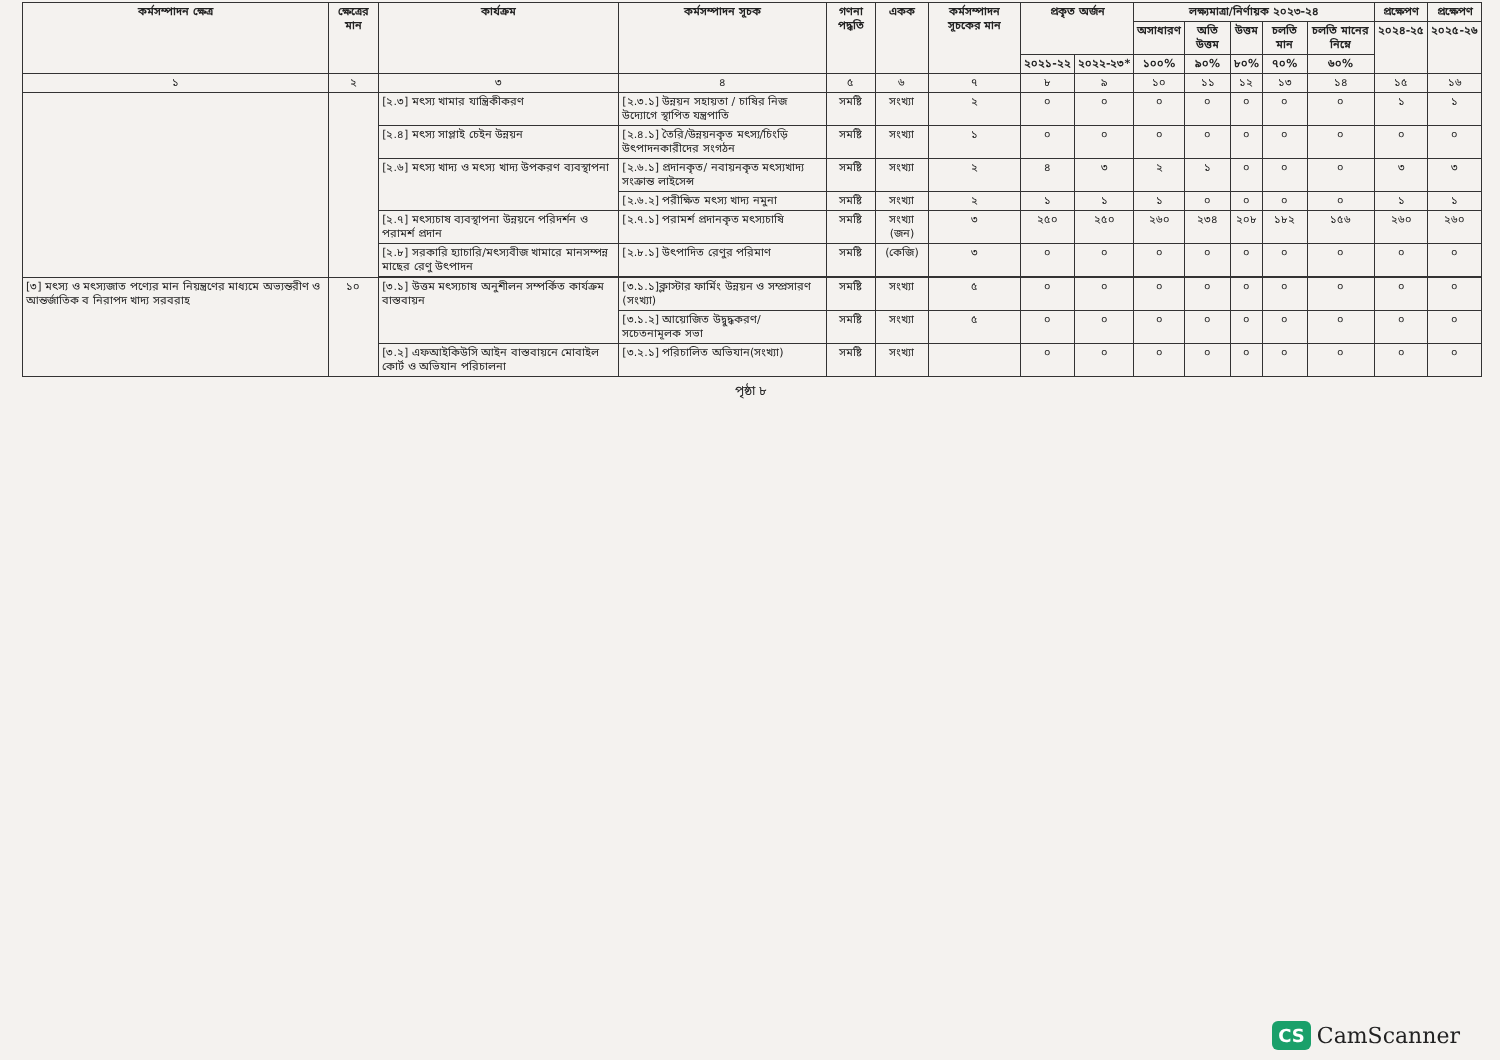| কর্মসম্পাদন ক্ষেত্র | ক্ষেত্রের মান | কার্যক্রম | কর্মসম্পাদন সূচক | গণনা পদ্ধতি | একক | কর্মসম্পাদন সূচকের মান | প্রকৃত অর্জন | | লক্ষ্যমাত্রা/নির্ণায়ক ২০২৩-২৪ | | | | | প্রক্ষেপণ | প্রক্ষেপণ |
| --- | --- | --- | --- | --- | --- | --- | --- | --- | --- | --- | --- | --- | --- | --- | --- |
| | | | | | | | | | অসাধারণ | অতি উত্তম | উত্তম | চলতি মান | চলতি মানের নিম্নে | ২০২৪-২৫ | ২০২৫-২৬ |
| | | | | | | | ২০২১-২২ | ২০২২-২৩* | ১০০% | ৯০% | ৮০% | ৭০% | ৬০% | | |
| ১ | ২ | ৩ | ৪ | ৫ | ৬ | ৭ | ৮ | ৯ | ১০ | ১১ | ১২ | ১৩ | ১৪ | ১৫ | ১৬ |
| | | [২.৩] মৎস্য খামার যান্ত্রিকীকরণ | [২.৩.১] উন্নয়ন সহায়তা / চাষির নিজ উদ্যোগে স্থাপিত যন্ত্রপাতি | সমষ্টি | সংখ্যা | ২ | ০ | ০ | ০ | ০ | ০ | ০ | ০ | ১ | ১ |
| | | [২.৪] মৎস্য সাপ্লাই চেইন উন্নয়ন | [২.৪.১] তৈরি/উন্নয়নকৃত মৎস্য/চিংড়ি উৎপাদনকারীদের সংগঠন | সমষ্টি | সংখ্যা | ১ | ০ | ০ | ০ | ০ | ০ | ০ | ০ | ০ | ০ |
| | | [২.৬] মৎস্য খাদ্য ও মৎস্য খাদ্য উপকরণ ব্যবস্থাপনা | [২.৬.১] প্রদানকৃত/ নবায়নকৃত মৎস্যখাদ্য সংক্রান্ত লাইসেন্স | সমষ্টি | সংখ্যা | ২ | ৪ | ৩ | ২ | ১ | ০ | ০ | ০ | ৩ | ৩ |
| | | | [২.৬.২] পরীক্ষিত মৎস্য খাদ্য নমুনা | সমষ্টি | সংখ্যা | ২ | ১ | ১ | ১ | ০ | ০ | ০ | ০ | ১ | ১ |
| | | [২.৭] মৎস্যচাষ ব্যবস্থাপনা উন্নয়নে পরিদর্শন ও পরামর্শ প্রদান | [২.৭.১] পরামর্শ প্রদানকৃত মৎস্যচাষি | সমষ্টি | সংখ্যা (জন) | ৩ | ২৫০ | ২৫০ | ২৬০ | ২৩৪ | ২০৮ | ১৮২ | ১৫৬ | ২৬০ | ২৬০ |
| | | [২.৮] সরকারি হ্যাচারি/মৎস্যবীজ খামারে মানসম্পন্ন মাছের রেণু উৎপাদন | [২.৮.১] উৎপাদিত রেণুর পরিমাণ | সমষ্টি | (কেজি) | ৩ | ০ | ০ | ০ | ০ | ০ | ০ | ০ | ০ | ০ |
| [৩] মৎস্য ও মৎস্যজাত পণ্যের মান নিয়ন্ত্রণের মাধ্যমে অভ্যন্তরীণ ও আন্তর্জাতিক ব নিরাপদ খাদ্য সরবরাহ | ১০ | [৩.১] উত্তম মৎস্যচাষ অনুশীলন সম্পর্কিত কার্যক্রম বাস্তবায়ন | [৩.১.১]ক্লাস্টার ফার্মিং উন্নয়ন ও সম্প্রসারণ (সংখ্যা) | সমষ্টি | সংখ্যা | ৫ | ০ | ০ | ০ | ০ | ০ | ০ | ০ | ০ | ০ |
| | | | [৩.১.২] আয়োজিত উদ্বুদ্ধকরণ/ সচেতনামূলক সভা | সমষ্টি | সংখ্যা | ৫ | ০ | ০ | ০ | ০ | ০ | ০ | ০ | ০ | ০ |
| | | [৩.২] এফআইকিউসি আইন বাস্তবায়নে মোবাইল কোর্ট ও অভিযান পরিচালনা | [৩.২.১] পরিচালিত অভিযান(সংখ্যা) | সমষ্টি | সংখ্যা | | ০ | ০ | ০ | ০ | ০ | ০ | ০ | ০ | ০ |
পৃষ্ঠা ৮
CS CamScanner